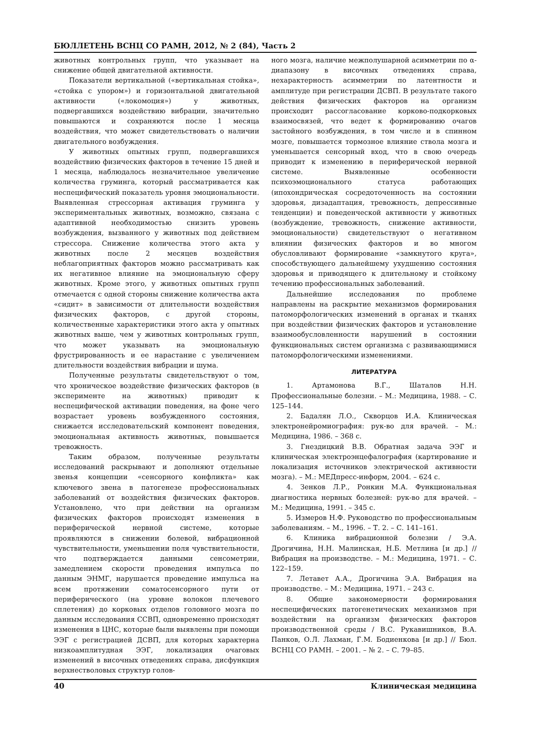БЮЛЛЕТЕНЬ ВСНЦ СО РАМН, 2012, № 2 (84), Часть 2
животных контрольных групп, что указывает на снижение общей двигательной активности.
Показатели вертикальной («вертикальная стойка», «стойка с упором») и горизонтальной двигательной активности («локомоция») у животных, подвергавшихся воздействию вибрации, значительно повышаются и сохраняются после 1 месяца воздействия, что может свидетельствовать о наличии двигательного возбуждения.
У животных опытных групп, подвергавшихся воздействию физических факторов в течение 15 дней и 1 месяца, наблюдалось незначительное увеличение количества груминга, который рассматривается как неспецифический показатель уровня эмоциональности. Выявленная стрессорная активация груминга у экспериментальных животных, возможно, связана с адаптивной необходимостью снизить уровень возбуждения, вызванного у животных под действием стрессора. Снижение количества этого акта у животных после 2 месяцев воздействия неблагоприятных факторов можно рассматривать как их негативное влияние на эмоциональную сферу животных. Кроме этого, у животных опытных групп отмечается с одной стороны снижение количества акта «сидит» в зависимости от длительности воздействия физических факторов, с другой стороны, количественные характеристики этого акта у опытных животных выше, чем у животных контрольных групп, что может указывать на эмоциональную фрустрированность и ее нарастание с увеличением длительности воздействия вибрации и шума.
Полученные результаты свидетельствуют о том, что хроническое воздействие физических факторов (в эксперименте на животных) приводит к неспецифической активации поведения, на фоне чего возрастает уровень возбужденного состояния, снижается исследовательский компонент поведения, эмоциональная активность животных, повышается тревожность.
Таким образом, полученные результаты исследований раскрывают и дополняют отдельные звенья концепции «сенсорного конфликта» как ключевого звена в патогенезе профессиональных заболеваний от воздействия физических факторов. Установлено, что при действии на организм физических факторов происходят изменения в периферической нервной системе, которые проявляются в снижении болевой, вибрационной чувствительности, уменьшении поля чувствительности, что подтверждается данными сенсометрии, замедлением скорости проведения импульса по данным ЭНМГ, нарушается проведение импульса на всем протяжении соматосенсорного пути от периферического (на уровне волокон плечевого сплетения) до корковых отделов головного мозга по данным исследования ССВП, одновременно происходят изменения в ЦНС, которые были выявлены при помощи ЭЭГ с регистрацией ДСВП, для которых характерна низкоамплитудная ЭЭГ, локализация очаговых изменений в височных отведениях справа, дисфункция верхнестволовых структур голов-
ного мозга, наличие межполушарной асимметрии по α-диапазону в височных отведениях справа, нехарактерность асимметрии по латентности и амплитуде при регистрации ДСВП. В результате такого действия физических факторов на организм происходит рассогласование корково-подкорковых взаимосвязей, что ведет к формированию очагов застойного возбуждения, в том числе и в спинном мозге, повышается тормозное влияние ствола мозга и уменьшается сенсорный вход, что в свою очередь приводит к изменению в периферической нервной системе. Выявленные особенности психоэмоционального статуса работающих (ипохондрическая сосредоточенность на состоянии здоровья, дизадаптация, тревожность, депрессивные тенденции) и поведенческой активности у животных (возбуждение, тревожность, снижение активности, эмоциональности) свидетельствуют о негативном влиянии физических факторов и во многом обусловливают формирование «замкнутого круга», способствующего дальнейшему ухудшению состояния здоровья и приводящего к длительному и стойкому течению профессиональных заболеваний.
Дальнейшие исследования по проблеме направлены на раскрытие механизмов формирования патоморфологических изменений в органах и тканях при воздействии физических факторов и установление взаимообусловленности нарушений в состоянии функциональных систем организма с развивающимися патоморфологическими изменениями.
ЛИТЕРАТУРА
1. Артамонова В.Г., Шаталов Н.Н. Профессиональные болезни. – М.: Медицина, 1988. – С. 125–144.
2. Бадалян Л.О., Скворцов И.А. Клиническая электронейромиография: рук-во для врачей. – М.: Медицина, 1986. – 368 с.
3. Гнездицкий В.В. Обратная задача ЭЭГ и клиническая электроэнцефалография (картирование и локализация источников электрической активности мозга). – М.: МЕДпресс-информ, 2004. – 624 с.
4. Зенков Л.Р., Ронкин М.А. Функциональная диагностика нервных болезней: рук-во для врачей. – М.: Медицина, 1991. – 345 с.
5. Измеров Н.Ф. Руководство по профессиональным заболеваниям. – М., 1996. – Т. 2. – С. 141–161.
6. Клиника вибрационной болезни / Э.А. Дрогичина, Н.Н. Малинская, Н.Б. Метлина [и др.] // Вибрация на производстве. – М.: Медицина, 1971. – С. 122–159.
7. Летавет А.А., Дрогичина Э.А. Вибрация на производстве. – М.: Медицина, 1971. – 243 с.
8. Общие закономерности формирования неспецифических патогенетических механизмов при воздействии на организм физических факторов производственной среды / В.С. Рукавишников, В.А. Панков, О.Л. Лахман, Г.М. Бодиенкова [и др.] // Бюл. ВСНЦ СО РАМН. – 2001. – № 2. – С. 79–85.
40 Клиническая медицина